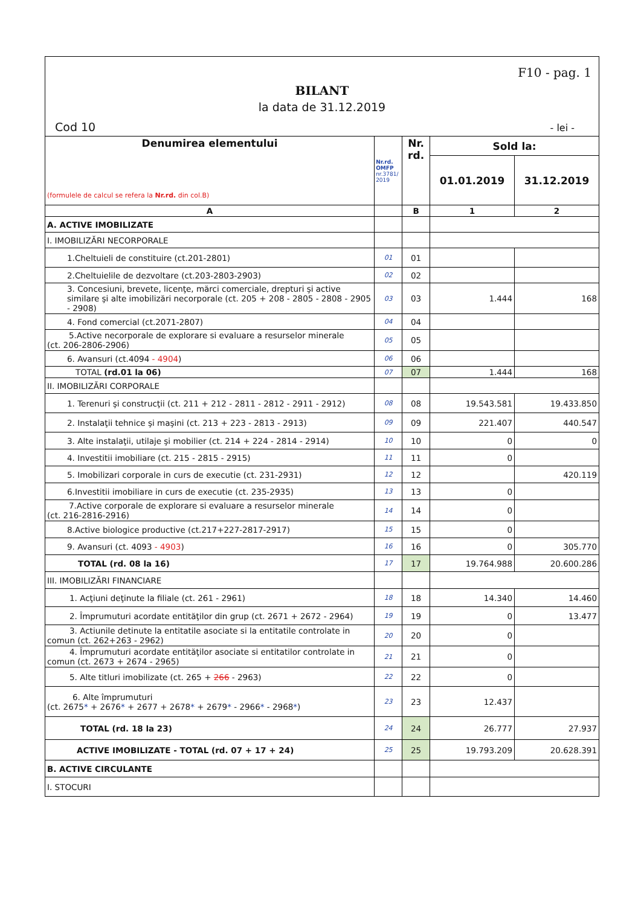F10 - pag. 1
BILANT
la data de 31.12.2019
Cod 10 - lei -
| Denumirea elementului (formulele de calcul se refera la Nr.rd. din col.B) | Nr.rd. OMFP nr.3781/ 2019 | Nr. rd. | Sold la: | |
| --- | --- | --- | --- | --- |
| | | | 01.01.2019 | 31.12.2019 |
| A | | B | 1 | 2 |
| A. ACTIVE IMOBILIZATE | | | | |
| I. IMOBILIZĂRI NECORPORALE | | | | |
| 1.Cheltuieli de constituire (ct.201-2801) | 01 | 01 | | |
| 2.Cheltuielile de dezvoltare (ct.203-2803-2903) | 02 | 02 | | |
| 3. Concesiuni, brevete, licenţe, mărci comerciale, drepturi şi active similare şi alte imobilizări necorporale (ct. 205 + 208 - 2805 - 2808 - 2905 - 2908) | 03 | 03 | 1.444 | 168 |
| 4. Fond comercial (ct.2071-2807) | 04 | 04 | | |
| 5.Active necorporale de explorare si evaluare a resurselor minerale (ct. 206-2806-2906) | 05 | 05 | | |
| 6. Avansuri (ct.4094 - 4904 ) | 06 | 06 | | |
| TOTAL (rd.01 la 06) | 07 | 07 | 1.444 | 168 |
| II. IMOBILIZĂRI CORPORALE | | | | |
| 1. Terenuri şi construcţii (ct. 211 + 212 - 2811 - 2812 - 2911 - 2912) | 08 | 08 | 19.543.581 | 19.433.850 |
| 2. Instalaţii tehnice şi maşini (ct. 213 + 223 - 2813 - 2913) | 09 | 09 | 221.407 | 440.547 |
| 3. Alte instalaţii, utilaje şi mobilier (ct. 214 + 224 - 2814 - 2914) | 10 | 10 | 0 | 0 |
| 4. Investitii imobiliare (ct. 215 - 2815 - 2915) | 11 | 11 | 0 | |
| 5. Imobilizari corporale in curs de executie (ct. 231-2931) | 12 | 12 | | 420.119 |
| 6.Investitii imobiliare in curs de executie (ct. 235-2935) | 13 | 13 | 0 | |
| 7.Active corporale de explorare si evaluare a resurselor minerale (ct. 216-2816-2916) | 14 | 14 | 0 | |
| 8.Active biologice productive (ct.217+227-2817-2917) | 15 | 15 | 0 | |
| 9. Avansuri (ct. 4093 - 4903 ) | 16 | 16 | 0 | 305.770 |
| TOTAL (rd. 08 la 16) | 17 | 17 | 19.764.988 | 20.600.286 |
| III. IMOBILIZĂRI FINANCIARE | | | | |
| 1. Acţiuni deţinute la filiale (ct. 261 - 2961) | 18 | 18 | 14.340 | 14.460 |
| 2. Împrumuturi acordate entităţilor din grup (ct. 2671 + 2672 - 2964) | 19 | 19 | 0 | 13.477 |
| 3. Actiunile detinute la entitatile asociate si la entitatile controlate in comun (ct. 262+263 - 2962) | 20 | 20 | 0 | |
| 4. Împrumuturi acordate entităţilor asociate si entitatilor controlate in comun (ct. 2673 + 2674 - 2965) | 21 | 21 | 0 | |
| 5. Alte titluri imobilizate (ct. 265 + 266 - 2963) | 22 | 22 | 0 | |
| 6. Alte împrumuturi (ct. 2675 * + 2676 * + 2677 + 2678 * + 2679 * - 2966 * - 2968 * ) | 23 | 23 | 12.437 | |
| TOTAL (rd. 18 la 23) | 24 | 24 | 26.777 | 27.937 |
| ACTIVE IMOBILIZATE - TOTAL (rd. 07 + 17 + 24) | 25 | 25 | 19.793.209 | 20.628.391 |
| B. ACTIVE CIRCULANTE | | | | |
| I. STOCURI | | | | |